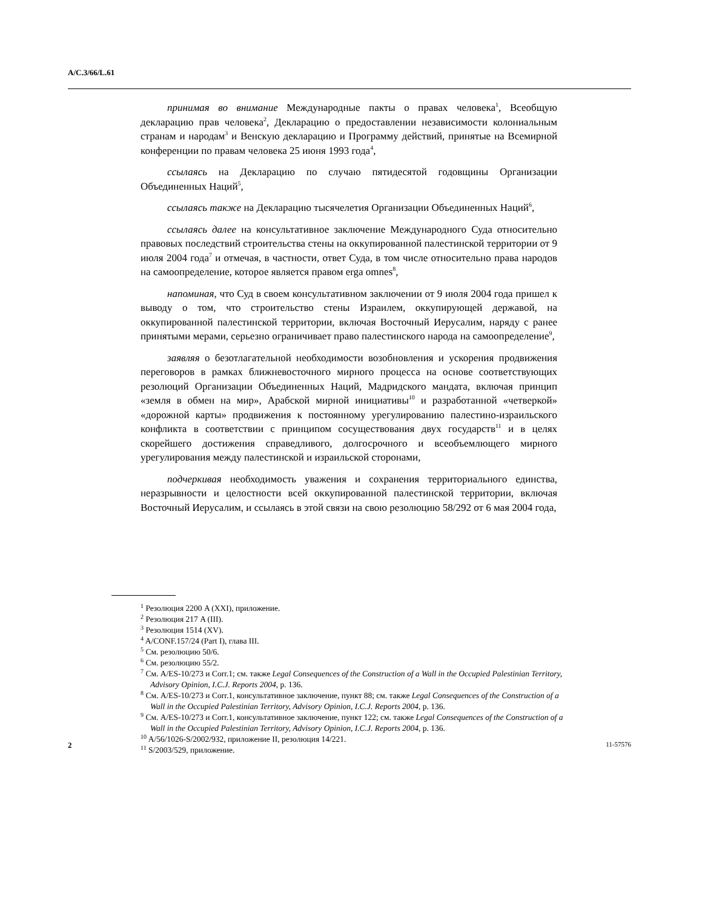A/C.3/66/L.61
принимая во внимание Международные пакты о правах человека<sup>1</sup>, Всеобщую декларацию прав человека<sup>2</sup>, Декларацию о предоставлении независимости колониальным странам и народам<sup>3</sup> и Венскую декларацию и Программу действий, принятые на Всемирной конференции по правам человека 25 июня 1993 года<sup>4</sup>,
ссылаясь на Декларацию по случаю пятидесятой годовщины Организации Объединенных Наций<sup>5</sup>,
ссылаясь также на Декларацию тысячелетия Организации Объединенных Наций<sup>6</sup>,
ссылаясь далее на консультативное заключение Международного Суда относительно правовых последствий строительства стены на оккупированной палестинской территории от 9 июля 2004 года<sup>7</sup> и отмечая, в частности, ответ Суда, в том числе относительно права народов на самоопределение, которое является правом erga omnes<sup>8</sup>,
напоминая, что Суд в своем консультативном заключении от 9 июля 2004 года пришел к выводу о том, что строительство стены Израилем, оккупирующей державой, на оккупированной палестинской территории, включая Восточный Иерусалим, наряду с ранее принятыми мерами, серьезно ограничивает право палестинского народа на самоопределение<sup>9</sup>,
заявляя о безотлагательной необходимости возобновления и ускорения продвижения переговоров в рамках ближневосточного мирного процесса на основе соответствующих резолюций Организации Объединенных Наций, Мадридского мандата, включая принцип «земля в обмен на мир», Арабской мирной инициативы<sup>10</sup> и разработанной «четверкой» «дорожной карты» продвижения к постоянному урегулированию палестино-израильского конфликта в соответствии с принципом сосуществования двух государств<sup>11</sup> и в целях скорейшего достижения справедливого, долгосрочного и всеобъемлющего мирного урегулирования между палестинской и израильской сторонами,
подчеркивая необходимость уважения и сохранения территориального единства, неразрывности и целостности всей оккупированной палестинской территории, включая Восточный Иерусалим, и ссылаясь в этой связи на свою резолюцию 58/292 от 6 мая 2004 года,
<sup>1</sup> Резолюция 2200 A (XXI), приложение.
<sup>2</sup> Резолюция 217 A (III).
<sup>3</sup> Резолюция 1514 (XV).
<sup>4</sup> A/CONF.157/24 (Part I), глава III.
<sup>5</sup> См. резолюцию 50/6.
<sup>6</sup> См. резолюцию 55/2.
<sup>7</sup> См. A/ES-10/273 и Corr.1; см. также Legal Consequences of the Construction of a Wall in the Occupied Palestinian Territory, Advisory Opinion, I.C.J. Reports 2004, p. 136.
<sup>8</sup> См. A/ES-10/273 и Corr.1, консультативное заключение, пункт 88; см. также Legal Consequences of the Construction of a Wall in the Occupied Palestinian Territory, Advisory Opinion, I.C.J. Reports 2004, p. 136.
<sup>9</sup> См. A/ES-10/273 и Corr.1, консультативное заключение, пункт 122; см. также Legal Consequences of the Construction of a Wall in the Occupied Palestinian Territory, Advisory Opinion, I.C.J. Reports 2004, p. 136.
<sup>10</sup> A/56/1026-S/2002/932, приложение II, резолюция 14/221.
<sup>11</sup> S/2003/529, приложение.
2 11-57576